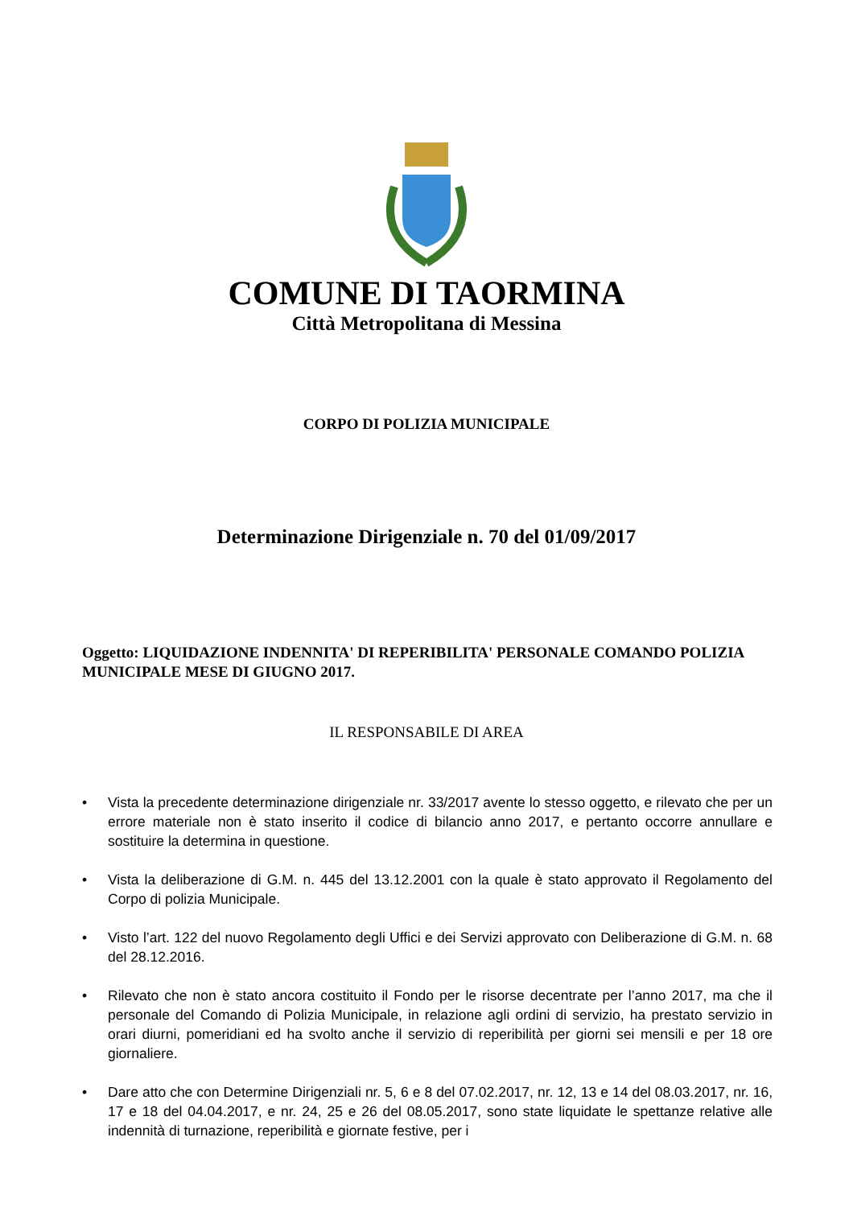COMUNE DI TAORMINA
Città Metropolitana di Messina
CORPO DI POLIZIA MUNICIPALE
Determinazione Dirigenziale n. 70 del 01/09/2017
Oggetto: LIQUIDAZIONE INDENNITA' DI REPERIBILITA' PERSONALE COMANDO POLIZIA MUNICIPALE MESE DI GIUGNO 2017.
IL RESPONSABILE DI AREA
• Vista la precedente determinazione dirigenziale nr. 33/2017 avente lo stesso oggetto, e rilevato che per un errore materiale non è stato inserito il codice di bilancio anno 2017, e pertanto occorre annullare e sostituire la determina in questione.
• Vista la deliberazione di G.M. n. 445 del 13.12.2001 con la quale è stato approvato il Regolamento del Corpo di polizia Municipale.
• Visto l’art. 122 del nuovo Regolamento degli Uffici e dei Servizi approvato con Deliberazione di G.M. n. 68 del 28.12.2016.
• Rilevato che non è stato ancora costituito il Fondo per le risorse decentrate per l’anno 2017, ma che il personale del Comando di Polizia Municipale, in relazione agli ordini di servizio, ha prestato servizio in orari diurni, pomeridiani ed ha svolto anche il servizio di reperibilità per giorni sei mensili e per 18 ore giornaliere.
• Dare atto che con Determine Dirigenziali nr. 5, 6 e 8 del 07.02.2017, nr. 12, 13 e 14 del 08.03.2017, nr. 16, 17 e 18 del 04.04.2017, e nr. 24, 25 e 26 del 08.05.2017, sono state liquidate le spettanze relative alle indennità di turnazione, reperibilità e giornate festive, per i